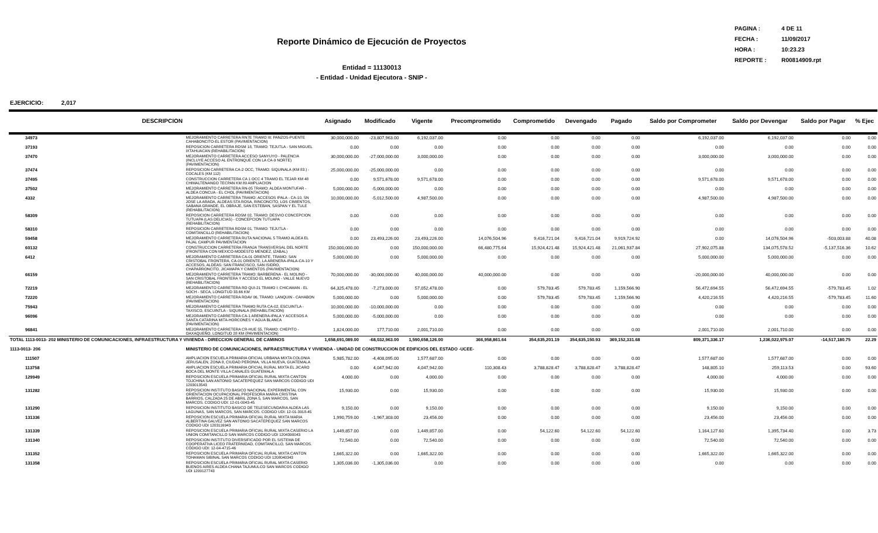Reporte Dinámico de Ejecución de Proyectos
Entidad = 11130013
- Entidad - Unidad Ejecutora - SNIP -
PAGINA : 4 DE 11
FECHA : 11/09/2017
HORA : 10:23.23
REPORTE : R00814909.rpt
EJERCICIO: 2,017
| DESCRIPCION | | Asignado | Modificado | Vigente | Precomprometido | Comprometido | Devengado | Pagado | Saldo por Comprometer | Saldo por Devengar | Saldo por Pagar | % Ejec |
| --- | --- | --- | --- | --- | --- | --- | --- | --- | --- | --- | --- | --- |
| 34973 | MEJORAMIENTO CARRETERA RN7E TRAMO III: PANZOS-PUENTE CAHABONCITO-EL ESTOR (PAVIMENTACION) | 30,000,000.00 | -23,807,963.00 | 6,192,037.00 | 0.00 | 0.00 | 0.00 | 0.00 | 6,192,037.00 | 6,192,037.00 | 0.00 | 0.00 |
| 37193 | REPOSICION CARRETERA RDSM 18, TRAMO: TEJUTLA - SAN MIGUEL IXTAHUACAN (REHABILITACION) | 0.00 | 0.00 | 0.00 | 0.00 | 0.00 | 0.00 | 0.00 | 0.00 | 0.00 | 0.00 | 0.00 |
| 37470 | MEJORAMIENTO CARRETERA ACCESO SANYUYO - PALENCIA (INCLUYE ACCESO AL ENTRONQUE CON LA CA-9 NORTE) (PAVIMENTACION) | 30,000,000.00 | -27,000,000.00 | 3,000,000.00 | 0.00 | 0.00 | 0.00 | 0.00 | 3,000,000.00 | 3,000,000.00 | 0.00 | 0.00 |
| 37474 | REPOSICION CARRETERA CA-2 OCC, TRAMO: SIQUINALA (KM 83.) - COCALES (KM 112) | 25,000,000.00 | -25,000,000.00 | 0.00 | 0.00 | 0.00 | 0.00 | 0.00 | 0.00 | 0.00 | 0.00 | 0.00 |
| 37495 | CONSTRUCCION CARRETERA CA 1 OCC 4 TRAMO EL TEJAR KM 48 CHIMALTENANGO TECPAN KM 89 AMPLIACION | 0.00 | 9,571,678.00 | 9,571,678.00 | 0.00 | 0.00 | 0.00 | 0.00 | 9,571,678.00 | 9,571,678.00 | 0.00 | 0.00 |
| 37502 | MEJORAMIENTO CARRETERA RN-05 TRAMO: ALDEA MONTUFAR - ALDEA CONCUA - EL CHOL (PAVIMENTACION) | 5,000,000.00 | -5,000,000.00 | 0.00 | 0.00 | 0.00 | 0.00 | 0.00 | 0.00 | 0.00 | 0.00 | 0.00 |
| 4332 | MEJORAMIENTO CARRETERA TRAMO: ACCESOS IPALA - CA-10, SN JOSE LA ARADA, ALDEAS:STA ROSA, RINCONCITO, LOS CIMIENTOS, SABANA GRANDE, EL OBRAJE, SAN ESTEBAN, SASPAN Y EL TULE (REHABILITACION) | 10,000,000.00 | -5,012,500.00 | 4,987,500.00 | 0.00 | 0.00 | 0.00 | 0.00 | 4,987,500.00 | 4,987,500.00 | 0.00 | 0.00 |
| 58309 | REPOSICION CARRETERA RDSM 02, TRAMO: DESVIO CONCEPCION TUTUAPA (LAS DELICIAS) - CONCEPCION TUTUAPA (REHABILITACION) | 0.00 | 0.00 | 0.00 | 0.00 | 0.00 | 0.00 | 0.00 | 0.00 | 0.00 | 0.00 | 0.00 |
| 58310 | REPOSICION CARRETERA RDSM 01, TRAMO: TEJUTLA - COMITANCILLO (REHABILITACION) | 0.00 | 0.00 | 0.00 | 0.00 | 0.00 | 0.00 | 0.00 | 0.00 | 0.00 | 0.00 | 0.00 |
| 59458 | MEJORAMIENTO CARRETERA RUTA NACIONAL 5 TRAMO ALDEA EL PAJAL CAMPUR PAVIMENTACION | 0.00 | 23,493,226.00 | 23,493,226.00 | 14,076,504.96 | 9,416,721.04 | 9,416,721.04 | 9,919,724.92 | 0.00 | 14,076,504.96 | -503,003.88 | 40.08 |
| 60132 | CONSTRUCCION CARRETERA FRANJA TRANSVERSAL DEL NORTE (FRONTERA CON MEXICO-MODESTO MENDEZ, IZABAL) | 150,000,000.00 | 0.00 | 150,000,000.00 | 66,480,775.64 | 15,924,421.48 | 15,924,421.48 | 21,061,937.84 | 27,902,075.88 | 134,075,578.52 | -5,137,516.36 | 10.62 |
| 6412 | MEJORAMIENTO CARRETERA CA-01 ORIENTE, TRAMO: SAN CRISTOBAL FRONTERA, CA-01 ORIENTE, LA ARENERA-IPALA-CA-10 Y ACCESOS, ALDEAS: SAN FRANCISCO, SAN ISIDRO, CHAPARRONCITO, JICAMAPA Y CIMIENTOS (PAVIMENTACION) | 5,000,000.00 | 0.00 | 5,000,000.00 | 0.00 | 0.00 | 0.00 | 0.00 | 5,000,000.00 | 5,000,000.00 | 0.00 | 0.00 |
| 66159 | MEJORAMIENTO CARRETERA TRAMO: BARBERENA - EL MOLINO - SAN CRISTOBAL FRONTERA Y ACCESO EL MOLINO - VALLE NUEVO (REHABILITACION) | 70,000,000.00 | -30,000,000.00 | 40,000,000.00 | 40,000,000.00 | 0.00 | 0.00 | 0.00 | -20,000,000.00 | 40,000,000.00 | 0.00 | 0.00 |
| 72219 | MEJORAMIENTO CARRETERA RD QUI-21 TRAMO I: CHICAMAN - EL SOCH - SECA, LONGITUD 33.66 KM | 64,325,478.00 | -7,273,000.00 | 57,052,478.00 | 0.00 | 579,783.45 | 579,783.45 | 1,159,566.90 | 56,472,694.55 | 56,472,694.55 | -579,783.45 | 1.02 |
| 72220 | MEJORAMIENTO CARRETERA RDAV 06, TRAMO: LANQUIN - CAHABON (PAVIMENTACION) | 5,000,000.00 | 0.00 | 5,000,000.00 | 0.00 | 579,783.45 | 579,783.45 | 1,159,566.90 | 4,420,216.55 | 4,420,216.55 | -579,783.45 | 11.60 |
| 75943 | MEJORAMIENTO CARRETERA TRAMO RUTA CA-02, ESCUINTLA - TAXISCO, ESCUINTLA - SIQUINALA (REHABILITACION) | 10,000,000.00 | -10,000,000.00 | 0.00 | 0.00 | 0.00 | 0.00 | 0.00 | 0.00 | 0.00 | 0.00 | 0.00 |
| 96096 | MEJORAMIENTO CARRETERA CA-1 ARENERA-IPALA Y ACCESOS A SANTA CATARINA MITA-HORCONES Y AGUA BLANCA (PAVIMENTACION) | 5,000,000.00 | -5,000,000.00 | 0.00 | 0.00 | 0.00 | 0.00 | 0.00 | 0.00 | 0.00 | 0.00 | 0.00 |
| 96841 | MEJORAMIENTO CARRETERA CR-HUE 55, TRAMO: CHEPITO - OAXAQUEÑO, LONGITUD 28 KM (PAVIMENTACION) | 1,824,000.00 | 177,710.00 | 2,001,710.00 | 0.00 | 0.00 | 0.00 | 0.00 | 2,001,710.00 | 2,001,710.00 | 0.00 | 0.00 |
| TOTAL 1113-0013- 202 MINISTERIO DE COMUNICACIONES, INFRAESTRUCTURA Y VIVIENDA - DIRECCION GENERAL DE CAMINOS | | 1,658,691,089.00 | -68,032,963.00 | 1,590,658,126.00 | 366,958,861.64 | 354,635,201.19 | 354,635,150.93 | 369,152,331.68 | 809,371,336.17 | 1,236,022,975.07 | -14,517,180.75 | 22.29 |
| 1113-0013- 206 | MINISTERIO DE COMUNICACIONES, INFRAESTRUCTURA Y VIVIENDA - UNIDAD DE CONSTRUCCION DE EDIFICIOS DEL ESTADO -UCEE- | | | | | | | | | | | |
| 111507 | AMPLIACION ESCUELA PRIMARIA OFICIAL URBANA MIXTA COLONIA JERUSALEN, ZONA 8, CIUDAD PERONIA, VILLA NUEVA, GUATEMALA | 5,985,782.00 | -4,408,095.00 | 1,577,687.00 | 0.00 | 0.00 | 0.00 | 0.00 | 1,577,687.00 | 1,577,687.00 | 0.00 | 0.00 |
| 113758 | AMPLIACION ESCUELA PRIMARIA OFICIAL RURAL MIXTA EL JICARO BOCA DEL MONTE VILLA CANALES GUATEMALA | 0.00 | 4,047,942.00 | 4,047,942.00 | 110,308.43 | 3,788,828.47 | 3,788,828.47 | 3,788,828.47 | 148,805.10 | 259,113.53 | 0.00 | 93.60 |
| 129949 | REPOSICION ESCUELA PRIMARIA OFICIAL RURAL MIXTA CANTON TOJCHINA SAN ANTONIO SACATEPEQUEZ SAN MARCOS CODIGO UDI 1203013543 | 4,000.00 | 0.00 | 4,000.00 | 0.00 | 0.00 | 0.00 | 0.00 | 4,000.00 | 4,000.00 | 0.00 | 0.00 |
| 131282 | REPOSICION INSTITUTO BASICO NACIONAL EXPERIMENTAL CON ORIENTACION OCUPACIONAL PROFESORA MARIA CRISTINA BARRIOS, CALZADA 25 DE ABRIL ZONA 5, SAN MARCOS, SAN MARCOS. CODIGO UDI: 12-01-0043-45 | 15,930.00 | 0.00 | 15,930.00 | 0.00 | 0.00 | 0.00 | 0.00 | 15,930.00 | 15,930.00 | 0.00 | 0.00 |
| 131290 | REPOSICION INSTITUTO BASICO DE TELESECUNDARIA ALDEA LAS LAGUNAS, SAN MARCOS, SAN MARCOS. CODIGO UDI: 12-01-3918-45 | 9,150.00 | 0.00 | 9,150.00 | 0.00 | 0.00 | 0.00 | 0.00 | 9,150.00 | 9,150.00 | 0.00 | 0.00 |
| 131336 | REPOSICION ESCUELA PRIMARIA OFICIAL RURAL MIXTA MARIA ALBERTINA GALVEZ SAN ANTONIO SACATEPEQUEZ SAN MARCOS CODIGO UDI 1203116943 | 1,990,759.00 | -1,967,303.00 | 23,456.00 | 0.00 | 0.00 | 0.00 | 0.00 | 23,456.00 | 23,456.00 | 0.00 | 0.00 |
| 131339 | REPOSICION ESCUELA PRIMARIA OFICIAL RURAL MIXTA CASERIO LA UNION COMITANCILLO SAN MARCOS CODIGO UDI 1204390043 | 1,449,857.00 | 0.00 | 1,449,857.00 | 0.00 | 54,122.60 | 54,122.60 | 54,122.60 | 1,164,127.60 | 1,395,734.40 | 0.00 | 3.73 |
| 131340 | REPOSICION INSTITUTO DIVERSIFICADO POR EL SISTEMA DE COOPERATIVA LICEO FRATERNIDAD, COMITANCILLO, SAN MARCOS. CÓDIGO UDI: 12-04-4715-46 | 72,540.00 | 0.00 | 72,540.00 | 0.00 | 0.00 | 0.00 | 0.00 | 72,540.00 | 72,540.00 | 0.00 | 0.00 |
| 131352 | REPOSICION ESCUELA PRIMARIA OFICIAL RURAL MIXTA CANTON TOHAMAN SIBINAL SAN MARCOS CODIGO UDI 1208040343 | 1,665,322.00 | 0.00 | 1,665,322.00 | 0.00 | 0.00 | 0.00 | 0.00 | 1,665,322.00 | 1,665,322.00 | 0.00 | 0.00 |
| 131358 | REPOSICION ESCUELA PRIMARIA OFICIAL RURAL MIXTA CASERIO BUENOS AIRES ALDEA CHANA TAJUMULCO SAN MARCOS CODIGO UDI 1209127743 | 1,305,036.00 | -1,305,036.00 | 0.00 | 0.00 | 0.00 | 0.00 | 0.00 | 0.00 | 0.00 | 0.00 | 0.00 |